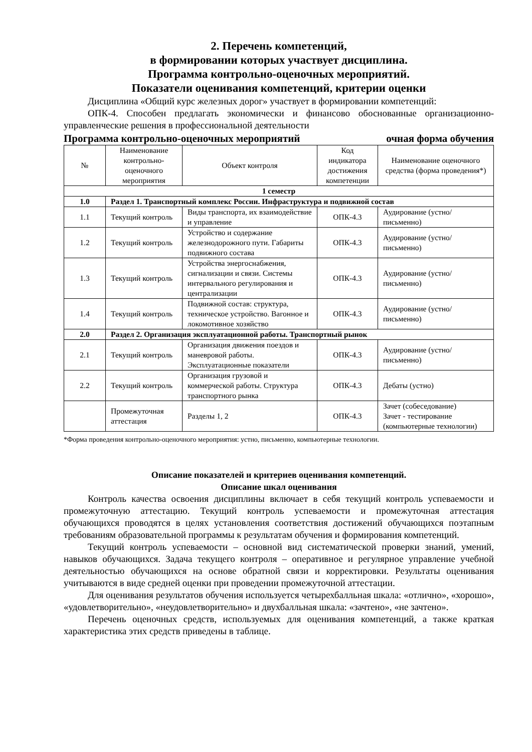2. Перечень компетенций,
в формировании которых участвует дисциплина.
Программа контрольно-оценочных мероприятий.
Показатели оценивания компетенций, критерии оценки
Дисциплина «Общий курс железных дорог» участвует в формировании компетенций:
ОПК-4. Способен предлагать экономически и финансово обоснованные организационно-управленческие решения в профессиональной деятельности
Программа контрольно-оценочных мероприятий очная форма обучения
| № | Наименование контрольно-оценочного мероприятия | Объект контроля | Код индикатора достижения компетенции | Наименование оценочного средства (форма проведения*) |
| --- | --- | --- | --- | --- |
| 1 семестр | | | | |
| 1.0 | Раздел 1. Транспортный комплекс России. Инфраструктура и подвижной состав | | | |
| 1.1 | Текущий контроль | Виды транспорта, их взаимодействие и управление | ОПК-4.3 | Аудирование (устно/письменно) |
| 1.2 | Текущий контроль | Устройство и содержание железнодорожного пути. Габариты подвижного состава | ОПК-4.3 | Аудирование (устно/письменно) |
| 1.3 | Текущий контроль | Устройства энергоснабжения, сигнализации и связи. Системы интервального регулирования и централизации | ОПК-4.3 | Аудирование (устно/письменно) |
| 1.4 | Текущий контроль | Подвижной состав: структура, техническое устройство. Вагонное и локомотивное хозяйство | ОПК-4.3 | Аудирование (устно/письменно) |
| 2.0 | Раздел 2. Организация эксплуатационной работы. Транспортный рынок | | | |
| 2.1 | Текущий контроль | Организация движения поездов и маневровой работы. Эксплуатационные показатели | ОПК-4.3 | Аудирование (устно/письменно) |
| 2.2 | Текущий контроль | Организация грузовой и коммерческой работы. Структура транспортного рынка | ОПК-4.3 | Дебаты (устно) |
| | Промежуточная аттестация | Разделы 1, 2 | ОПК-4.3 | Зачет (собеседование) Зачет - тестирование (компьютерные технологии) |
*Форма проведения контрольно-оценочного мероприятия: устно, письменно, компьютерные технологии.
Описание показателей и критериев оценивания компетенций.
Описание шкал оценивания
Контроль качества освоения дисциплины включает в себя текущий контроль успеваемости и промежуточную аттестацию. Текущий контроль успеваемости и промежуточная аттестация обучающихся проводятся в целях установления соответствия достижений обучающихся поэтапным требованиям образовательной программы к результатам обучения и формирования компетенций.
Текущий контроль успеваемости – основной вид систематической проверки знаний, умений, навыков обучающихся. Задача текущего контроля – оперативное и регулярное управление учебной деятельностью обучающихся на основе обратной связи и корректировки. Результаты оценивания учитываются в виде средней оценки при проведении промежуточной аттестации.
Для оценивания результатов обучения используется четырехбалльная шкала: «отлично», «хорошо», «удовлетворительно», «неудовлетворительно» и двухбалльная шкала: «зачтено», «не зачтено».
Перечень оценочных средств, используемых для оценивания компетенций, а также краткая характеристика этих средств приведены в таблице.